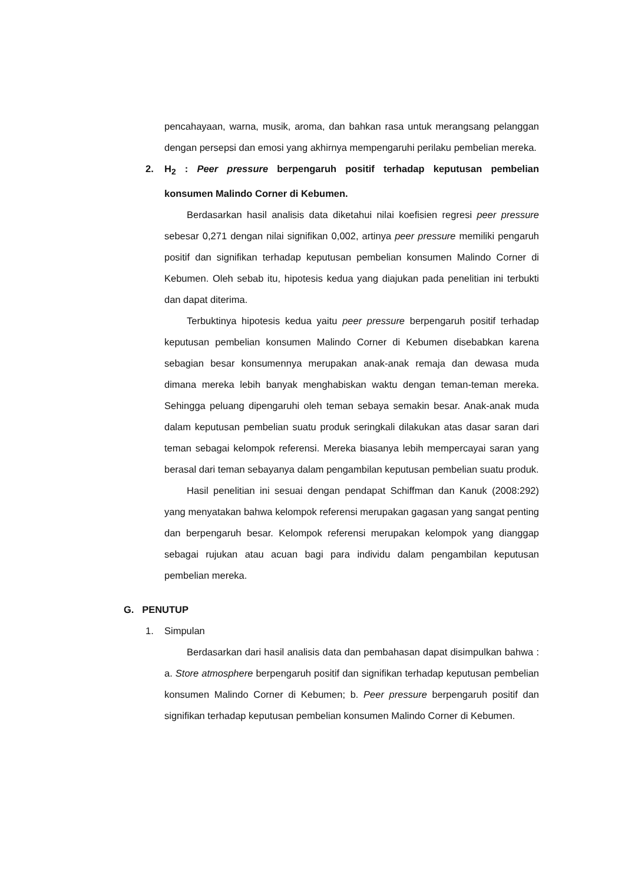pencahayaan, warna, musik, aroma, dan bahkan rasa untuk merangsang pelanggan dengan persepsi dan emosi yang akhirnya mempengaruhi perilaku pembelian mereka.
2. H<sub>2</sub> : Peer pressure berpengaruh positif terhadap keputusan pembelian konsumen Malindo Corner di Kebumen.
Berdasarkan hasil analisis data diketahui nilai koefisien regresi peer pressure sebesar 0,271 dengan nilai signifikan 0,002, artinya peer pressure memiliki pengaruh positif dan signifikan terhadap keputusan pembelian konsumen Malindo Corner di Kebumen. Oleh sebab itu, hipotesis kedua yang diajukan pada penelitian ini terbukti dan dapat diterima.
Terbuktinya hipotesis kedua yaitu peer pressure berpengaruh positif terhadap keputusan pembelian konsumen Malindo Corner di Kebumen disebabkan karena sebagian besar konsumennya merupakan anak-anak remaja dan dewasa muda dimana mereka lebih banyak menghabiskan waktu dengan teman-teman mereka. Sehingga peluang dipengaruhi oleh teman sebaya semakin besar. Anak-anak muda dalam keputusan pembelian suatu produk seringkali dilakukan atas dasar saran dari teman sebagai kelompok referensi. Mereka biasanya lebih mempercayai saran yang berasal dari teman sebayanya dalam pengambilan keputusan pembelian suatu produk.
Hasil penelitian ini sesuai dengan pendapat Schiffman dan Kanuk (2008:292) yang menyatakan bahwa kelompok referensi merupakan gagasan yang sangat penting dan berpengaruh besar. Kelompok referensi merupakan kelompok yang dianggap sebagai rujukan atau acuan bagi para individu dalam pengambilan keputusan pembelian mereka.
G. PENUTUP
1. Simpulan
Berdasarkan dari hasil analisis data dan pembahasan dapat disimpulkan bahwa : a. Store atmosphere berpengaruh positif dan signifikan terhadap keputusan pembelian konsumen Malindo Corner di Kebumen; b. Peer pressure berpengaruh positif dan signifikan terhadap keputusan pembelian konsumen Malindo Corner di Kebumen.